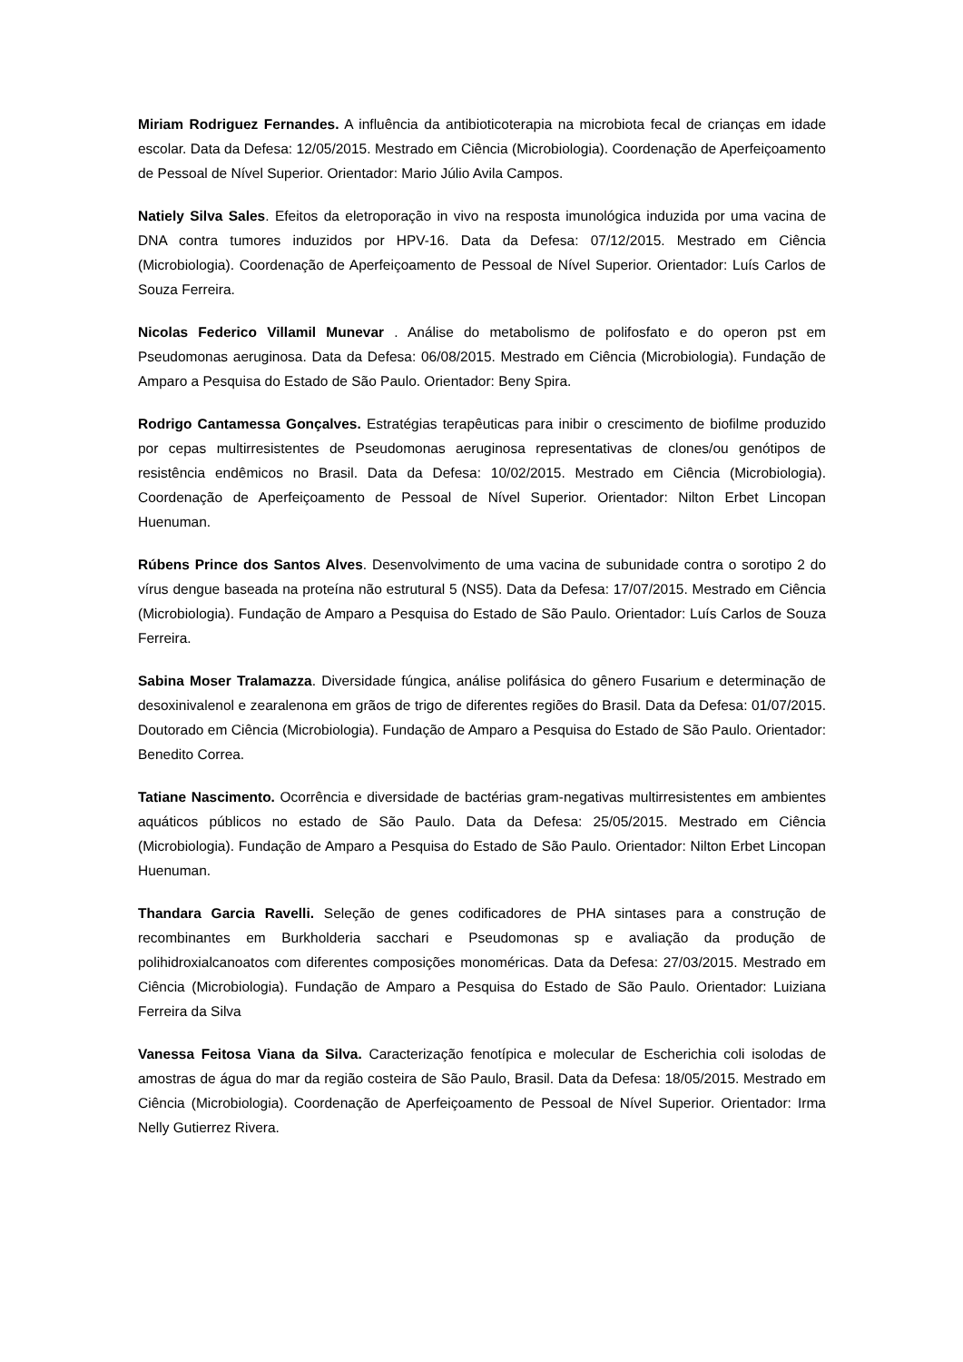Miriam Rodriguez Fernandes. A influência da antibioticoterapia na microbiota fecal de crianças em idade escolar. Data da Defesa: 12/05/2015. Mestrado em Ciência (Microbiologia). Coordenação de Aperfeiçoamento de Pessoal de Nível Superior. Orientador: Mario Júlio Avila Campos.
Natiely Silva Sales. Efeitos da eletroporação in vivo na resposta imunológica induzida por uma vacina de DNA contra tumores induzidos por HPV-16. Data da Defesa: 07/12/2015. Mestrado em Ciência (Microbiologia). Coordenação de Aperfeiçoamento de Pessoal de Nível Superior. Orientador: Luís Carlos de Souza Ferreira.
Nicolas Federico Villamil Munevar . Análise do metabolismo de polifosfato e do operon pst em Pseudomonas aeruginosa. Data da Defesa: 06/08/2015. Mestrado em Ciência (Microbiologia). Fundação de Amparo a Pesquisa do Estado de São Paulo. Orientador: Beny Spira.
Rodrigo Cantamessa Gonçalves. Estratégias terapêuticas para inibir o crescimento de biofilme produzido por cepas multirresistentes de Pseudomonas aeruginosa representativas de clones/ou genótipos de resistência endêmicos no Brasil. Data da Defesa: 10/02/2015. Mestrado em Ciência (Microbiologia). Coordenação de Aperfeiçoamento de Pessoal de Nível Superior. Orientador: Nilton Erbet Lincopan Huenuman.
Rúbens Prince dos Santos Alves. Desenvolvimento de uma vacina de subunidade contra o sorotipo 2 do vírus dengue baseada na proteína não estrutural 5 (NS5). Data da Defesa: 17/07/2015. Mestrado em Ciência (Microbiologia). Fundação de Amparo a Pesquisa do Estado de São Paulo. Orientador: Luís Carlos de Souza Ferreira.
Sabina Moser Tralamazza. Diversidade fúngica, análise polifásica do gênero Fusarium e determinação de desoxinivalenol e zearalenona em grãos de trigo de diferentes regiões do Brasil. Data da Defesa: 01/07/2015. Doutorado em Ciência (Microbiologia). Fundação de Amparo a Pesquisa do Estado de São Paulo. Orientador: Benedito Correa.
Tatiane Nascimento. Ocorrência e diversidade de bactérias gram-negativas multirresistentes em ambientes aquáticos públicos no estado de São Paulo. Data da Defesa: 25/05/2015. Mestrado em Ciência (Microbiologia). Fundação de Amparo a Pesquisa do Estado de São Paulo. Orientador: Nilton Erbet Lincopan Huenuman.
Thandara Garcia Ravelli. Seleção de genes codificadores de PHA sintases para a construção de recombinantes em Burkholderia sacchari e Pseudomonas sp e avaliação da produção de polihidroxialcanoatos com diferentes composições monoméricas. Data da Defesa: 27/03/2015. Mestrado em Ciência (Microbiologia). Fundação de Amparo a Pesquisa do Estado de São Paulo. Orientador: Luiziana Ferreira da Silva
Vanessa Feitosa Viana da Silva. Caracterização fenotípica e molecular de Escherichia coli isolodas de amostras de água do mar da região costeira de São Paulo, Brasil. Data da Defesa: 18/05/2015. Mestrado em Ciência (Microbiologia). Coordenação de Aperfeiçoamento de Pessoal de Nível Superior. Orientador: Irma Nelly Gutierrez Rivera.